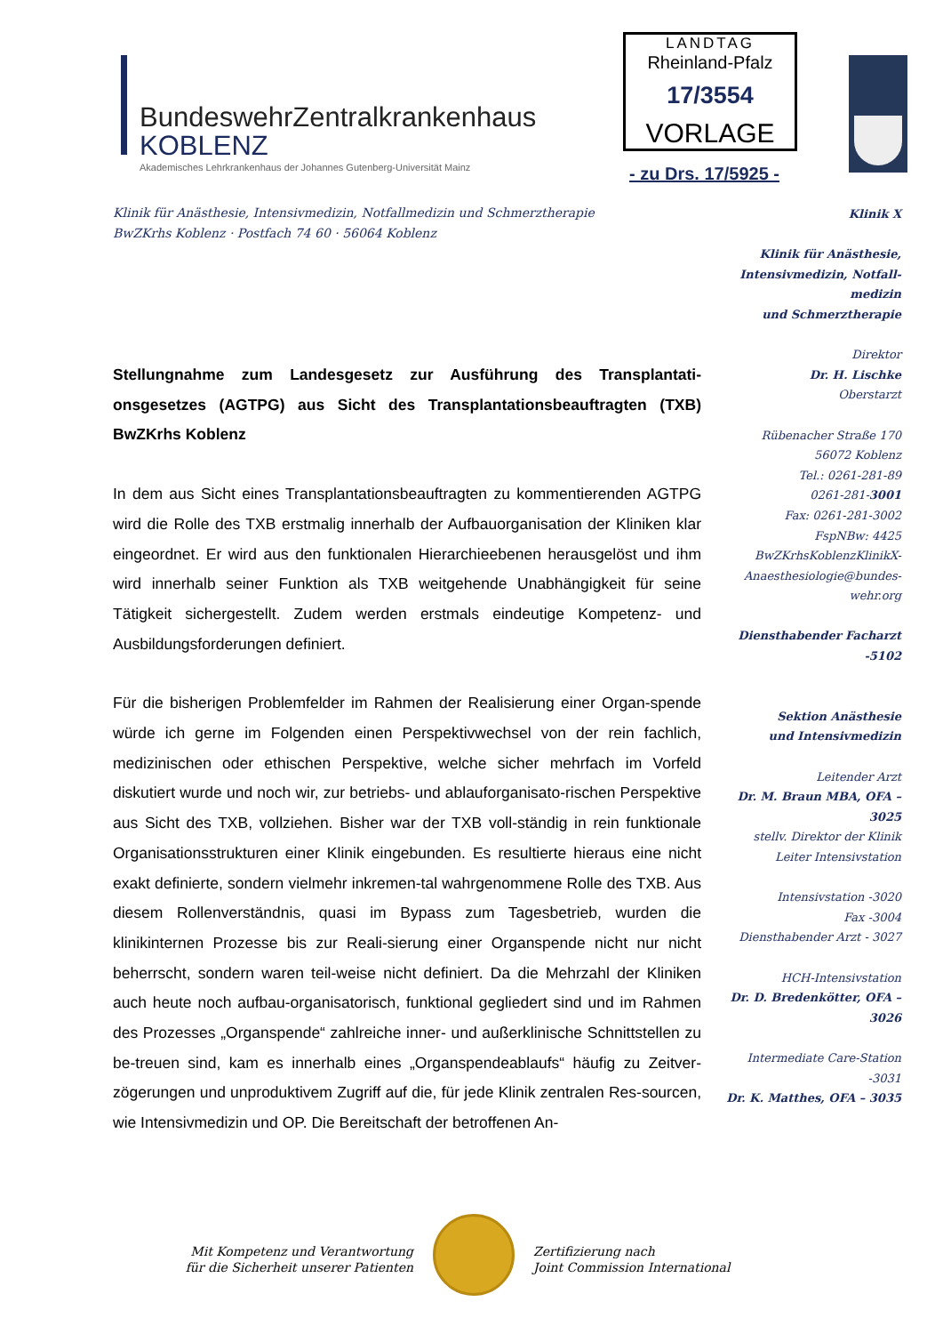BundeswehrZentralkrankenhaus
KOBLENZ
Akademisches Lehrkrankenhaus der Johannes Gutenberg-Universität Mainz
LANDTAG
Rheinland-Pfalz
17/3554
VORLAGE
- zu Drs. 17/5925 -
Klinik für Anästhesie, Intensivmedizin, Notfallmedizin und Schmerztherapie
BwZKrhs Koblenz · Postfach 74 60 · 56064 Koblenz
Klinik X
Klinik für Anästhesie, Intensivmedizin, Notfall-medizin
und Schmerztherapie
Direktor
Dr. H. Lischke
Oberstarzt
Rübenacher Straße 170
56072 Koblenz
Tel.: 0261-281-89
0261-281-3001
Fax: 0261-281-3002
FspNBw: 4425
BwZKrhsKoblenzKlinikX-Anaesthesiologie@bundes-wehr.org
Diensthabender Facharzt
-5102
Sektion Anästhesie
und Intensivmedizin
Leitender Arzt
Dr. M. Braun MBA, OFA – 3025
stellv. Direktor der Klinik
Leiter Intensivstation
Intensivstation -3020
Fax -3004
Diensthabender Arzt - 3027
HCH-Intensivstation
Dr. D. Bredenkötter, OFA – 3026
Intermediate Care-Station
-3031
Dr. K. Matthes, OFA – 3035
Stellungnahme zum Landesgesetz zur Ausführung des Transplantati-onsgesetzes (AGTPG) aus Sicht des Transplantationsbeauftragten (TXB) BwZKrhs Koblenz
In dem aus Sicht eines Transplantationsbeauftragten zu kommentierenden AGTPG wird die Rolle des TXB erstmalig innerhalb der Aufbauorganisation der Kliniken klar eingeordnet. Er wird aus den funktionalen Hierarchieebenen herausgelöst und ihm wird innerhalb seiner Funktion als TXB weitgehende Unabhängigkeit für seine Tätigkeit sichergestellt. Zudem werden erstmals eindeutige Kompetenz- und Ausbildungsforderungen definiert.
Für die bisherigen Problemfelder im Rahmen der Realisierung einer Organ-spende würde ich gerne im Folgenden einen Perspektivwechsel von der rein fachlich, medizinischen oder ethischen Perspektive, welche sicher mehrfach im Vorfeld diskutiert wurde und noch wir, zur betriebs- und ablauforganisato-rischen Perspektive aus Sicht des TXB, vollziehen. Bisher war der TXB voll-ständig in rein funktionale Organisationsstrukturen einer Klinik eingebunden. Es resultierte hieraus eine nicht exakt definierte, sondern vielmehr inkremen-tal wahrgenommene Rolle des TXB. Aus diesem Rollenverständnis, quasi im Bypass zum Tagesbetrieb, wurden die klinikinternen Prozesse bis zur Reali-sierung einer Organspende nicht nur nicht beherrscht, sondern waren teil-weise nicht definiert. Da die Mehrzahl der Kliniken auch heute noch aufbau-organisatorisch, funktional gegliedert sind und im Rahmen des Prozesses „Organspende“ zahlreiche inner- und außerklinische Schnittstellen zu be-treuen sind, kam es innerhalb eines „Organspendeablaufs“ häufig zu Zeitver-zögerungen und unproduktivem Zugriff auf die, für jede Klinik zentralen Res-sourcen, wie Intensivmedizin und OP. Die Bereitschaft der betroffenen An-
Mit Kompetenz und Verantwortung
für die Sicherheit unserer Patienten
Zertifizierung nach
Joint Commission International